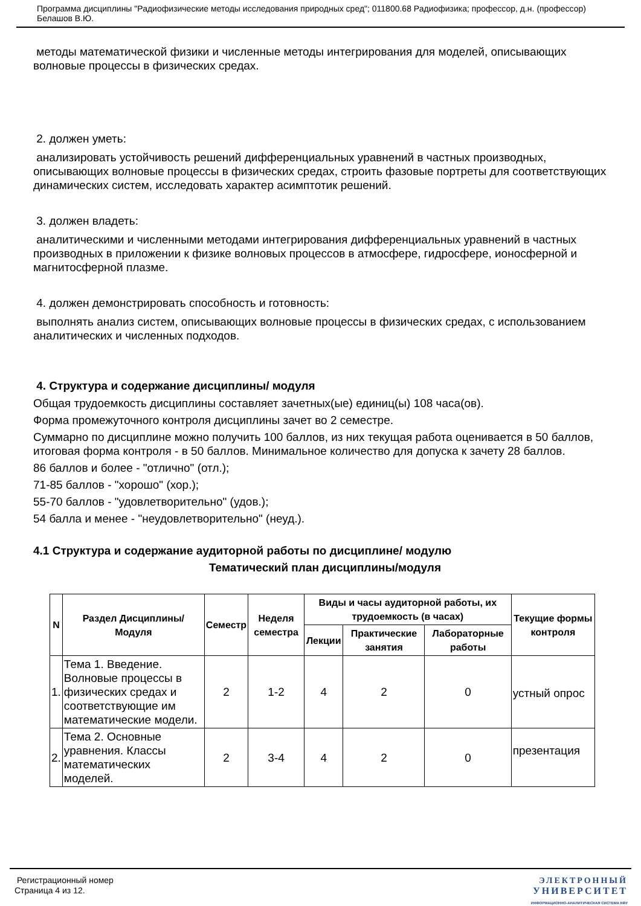Программа дисциплины "Радиофизические методы исследования природных сред"; 011800.68 Радиофизика; профессор, д.н. (профессор) Белашов В.Ю.
методы математической физики и численные методы интегрирования для моделей, описывающих волновые процессы в физических средах.
2. должен уметь:
анализировать устойчивость решений дифференциальных уравнений в частных производных, описывающих волновые процессы в физических средах, строить фазовые портреты для соответствующих динамических систем, исследовать характер асимптотик решений.
3. должен владеть:
аналитическими и численными методами интегрирования дифференциальных уравнений в частных производных в приложении к физике волновых процессов в атмосфере, гидросфере, ионосферной и магнитосферной плазме.
4. должен демонстрировать способность и готовность:
выполнять анализ систем, описывающих волновые процессы в физических средах, с использованием аналитических и численных подходов.
4. Структура и содержание дисциплины/ модуля
Общая трудоемкость дисциплины составляет зачетных(ые) единиц(ы) 108 часа(ов).
Форма промежуточного контроля дисциплины зачет во 2 семестре.
Суммарно по дисциплине можно получить 100 баллов, из них текущая работа оценивается в 50 баллов, итоговая форма контроля - в 50 баллов. Минимальное количество для допуска к зачету 28 баллов.
86 баллов и более - "отлично" (отл.);
71-85 баллов - "хорошо" (хор.);
55-70 баллов - "удовлетворительно" (удов.);
54 балла и менее - "неудовлетворительно" (неуд.).
4.1 Структура и содержание аудиторной работы по дисциплине/ модулю
Тематический план дисциплины/модуля
| N | Раздел Дисциплины/ Модуля | Семестр | Неделя семестра | Виды и часы аудиторной работы, их трудоемкость (в часах) | | | Текущие формы контроля |
| --- | --- | --- | --- | --- | --- | --- | --- |
| | | | | Лекции | Практические занятия | Лабораторные работы | |
| 1. | Тема 1. Введение. Волновые процессы в физических средах и соответствующие им математические модели. | 2 | 1-2 | 4 | 2 | 0 | устный опрос |
| 2. | Тема 2. Основные уравнения. Классы математических моделей. | 2 | 3-4 | 4 | 2 | 0 | презентация |
Регистрационный номер
Страница 4 из 12.
ЭЛЕКТРОННЫЙ
УНИВЕРСИТЕТ
ИНФОРМАЦИОННО-АНАЛИТИЧЕСКАЯ СИСТЕМА КФУ